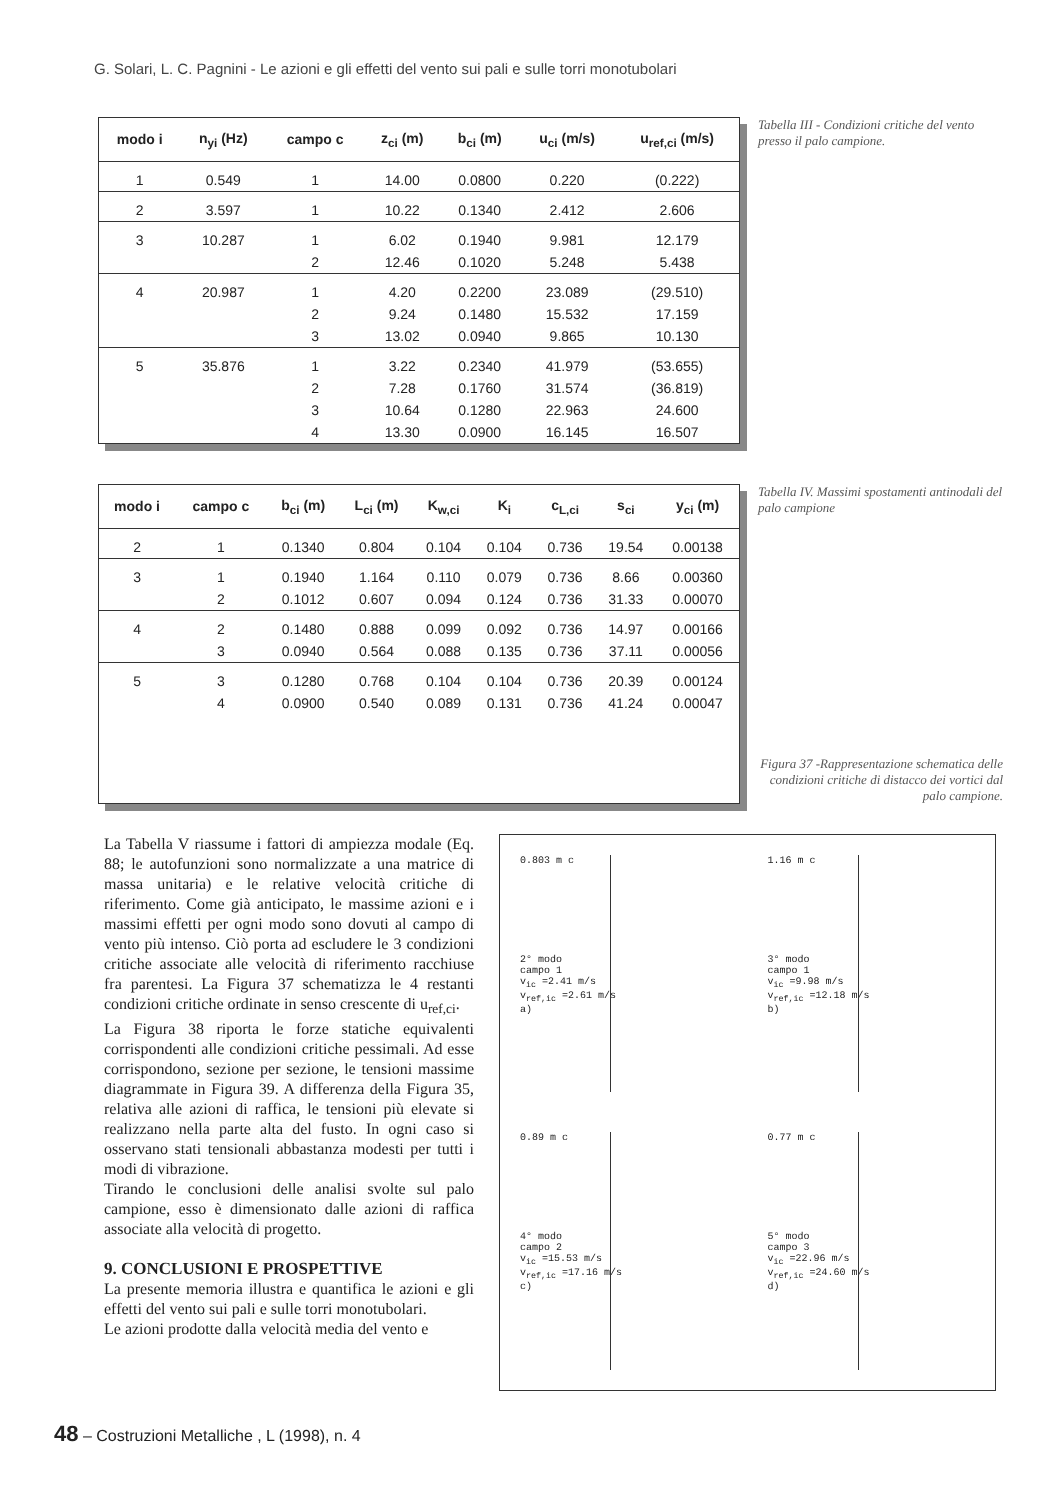G. Solari, L. C. Pagnini - Le azioni e gli effetti del vento sui pali e sulle torri monotubolari
| modo i | n<sub>yi</sub> (Hz) | campo c | z<sub>ci</sub> (m) | b<sub>ci</sub> (m) | u<sub>ci</sub> (m/s) | u<sub>ref,ci</sub> (m/s) |
| --- | --- | --- | --- | --- | --- | --- |
| 1 | 0.549 | 1 | 14.00 | 0.0800 | 0.220 | (0.222) |
| 2 | 3.597 | 1 | 10.22 | 0.1340 | 2.412 | 2.606 |
| 3 | 10.287 | 1 | 6.02 | 0.1940 | 9.981 | 12.179 |
| | | 2 | 12.46 | 0.1020 | 5.248 | 5.438 |
| 4 | 20.987 | 1 | 4.20 | 0.2200 | 23.089 | (29.510) |
| | | 2 | 9.24 | 0.1480 | 15.532 | 17.159 |
| | | 3 | 13.02 | 0.0940 | 9.865 | 10.130 |
| 5 | 35.876 | 1 | 3.22 | 0.2340 | 41.979 | (53.655) |
| | | 2 | 7.28 | 0.1760 | 31.574 | (36.819) |
| | | 3 | 10.64 | 0.1280 | 22.963 | 24.600 |
| | | 4 | 13.30 | 0.0900 | 16.145 | 16.507 |
Tabella III - Condizioni critiche del vento presso il palo campione.
| modo i | campo c | b<sub>ci</sub> (m) | L<sub>ci</sub> (m) | K<sub>w,ci</sub> | K<sub>i</sub> | c<sub>L,ci</sub> | s<sub>ci</sub> | y<sub>ci</sub> (m) |
| --- | --- | --- | --- | --- | --- | --- | --- | --- |
| 2 | 1 | 0.1340 | 0.804 | 0.104 | 0.104 | 0.736 | 19.54 | 0.00138 |
| 3 | 1 | 0.1940 | 1.164 | 0.110 | 0.079 | 0.736 | 8.66 | 0.00360 |
| | 2 | 0.1012 | 0.607 | 0.094 | 0.124 | 0.736 | 31.33 | 0.00070 |
| 4 | 2 | 0.1480 | 0.888 | 0.099 | 0.092 | 0.736 | 14.97 | 0.00166 |
| | 3 | 0.0940 | 0.564 | 0.088 | 0.135 | 0.736 | 37.11 | 0.00056 |
| 5 | 3 | 0.1280 | 0.768 | 0.104 | 0.104 | 0.736 | 20.39 | 0.00124 |
| | 4 | 0.0900 | 0.540 | 0.089 | 0.131 | 0.736 | 41.24 | 0.00047 |
Tabella IV. Massimi spostamenti antinodali del palo campione
Figura 37 -Rappresentazione schematica delle condizioni critiche di distacco dei vortici dal palo campione.
La Tabella V riassume i fattori di ampiezza modale (Eq. 88; le autofunzioni sono normalizzate a una matrice di massa unitaria) e le relative velocità critiche di riferimento. Come già anticipato, le massime azioni e i massimi effetti per ogni modo sono dovuti al campo di vento più intenso. Ciò porta ad escludere le 3 condizioni critiche associate alle velocità di riferimento racchiuse fra parentesi. La Figura 37 schematizza le 4 restanti condizioni critiche ordinate in senso crescente di u<sub>ref,ci</sub>.
La Figura 38 riporta le forze statiche equivalenti corrispondenti alle condizioni critiche pessimali. Ad esse corrispondono, sezione per sezione, le tensioni massime diagrammate in Figura 39. A differenza della Figura 35, relativa alle azioni di raffica, le tensioni più elevate si realizzano nella parte alta del fusto. In ogni caso si osservano stati tensionali abbastanza modesti per tutti i modi di vibrazione.
Tirando le conclusioni delle analisi svolte sul palo campione, esso è dimensionato dalle azioni di raffica associate alla velocità di progetto.
9. CONCLUSIONI E PROSPETTIVE
La presente memoria illustra e quantifica le azioni e gli effetti del vento sui pali e sulle torri monotubolari.
Le azioni prodotte dalla velocità media del vento e
0.803 m c
2° modo
campo 1
v<sub>ic</sub> =2.41 m/s
v<sub>ref,ic</sub> =2.61 m/s
a)
1.16 m c
3° modo
campo 1
v<sub>ic</sub> =9.98 m/s
v<sub>ref,ic</sub> =12.18 m/s
b)
0.89 m c
4° modo
campo 2
v<sub>ic</sub> =15.53 m/s
v<sub>ref,ic</sub> =17.16 m/s
c)
0.77 m c
5° modo
campo 3
v<sub>ic</sub> =22.96 m/s
v<sub>ref,ic</sub> =24.60 m/s
d)
48 – Costruzioni Metalliche , L (1998), n. 4